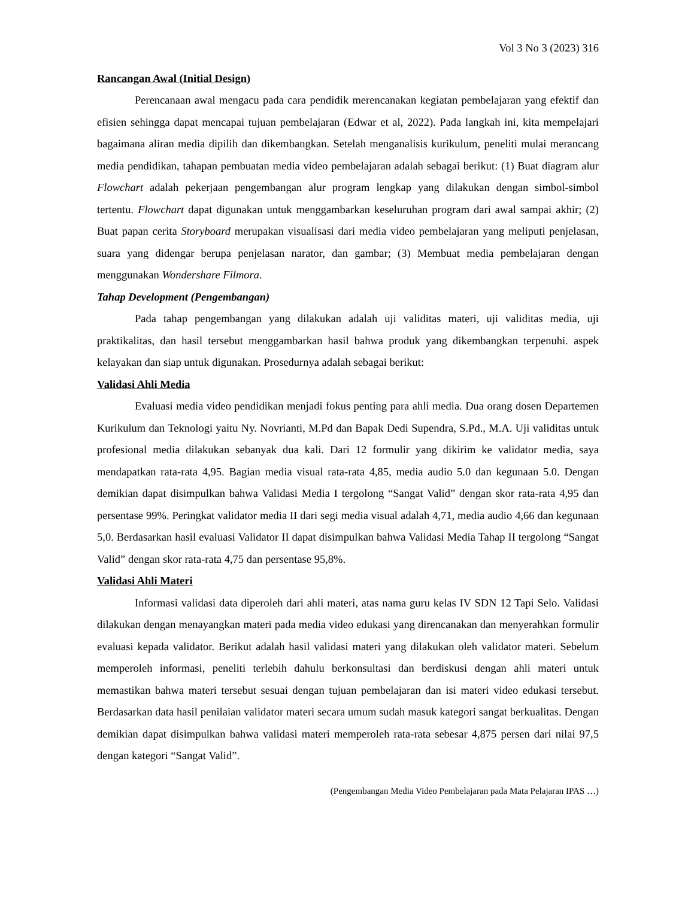Vol 3 No 3 (2023) 316
Rancangan Awal (Initial Design)
Perencanaan awal mengacu pada cara pendidik merencanakan kegiatan pembelajaran yang efektif dan efisien sehingga dapat mencapai tujuan pembelajaran (Edwar et al, 2022). Pada langkah ini, kita mempelajari bagaimana aliran media dipilih dan dikembangkan. Setelah menganalisis kurikulum, peneliti mulai merancang media pendidikan, tahapan pembuatan media video pembelajaran adalah sebagai berikut: (1) Buat diagram alur Flowchart adalah pekerjaan pengembangan alur program lengkap yang dilakukan dengan simbol-simbol tertentu. Flowchart dapat digunakan untuk menggambarkan keseluruhan program dari awal sampai akhir; (2) Buat papan cerita Storyboard merupakan visualisasi dari media video pembelajaran yang meliputi penjelasan, suara yang didengar berupa penjelasan narator, dan gambar; (3) Membuat media pembelajaran dengan menggunakan Wondershare Filmora.
Tahap Development (Pengembangan)
Pada tahap pengembangan yang dilakukan adalah uji validitas materi, uji validitas media, uji praktikalitas, dan hasil tersebut menggambarkan hasil bahwa produk yang dikembangkan terpenuhi. aspek kelayakan dan siap untuk digunakan. Prosedurnya adalah sebagai berikut:
Validasi Ahli Media
Evaluasi media video pendidikan menjadi fokus penting para ahli media. Dua orang dosen Departemen Kurikulum dan Teknologi yaitu Ny. Novrianti, M.Pd dan Bapak Dedi Supendra, S.Pd., M.A. Uji validitas untuk profesional media dilakukan sebanyak dua kali. Dari 12 formulir yang dikirim ke validator media, saya mendapatkan rata-rata 4,95. Bagian media visual rata-rata 4,85, media audio 5.0 dan kegunaan 5.0. Dengan demikian dapat disimpulkan bahwa Validasi Media I tergolong “Sangat Valid” dengan skor rata-rata 4,95 dan persentase 99%. Peringkat validator media II dari segi media visual adalah 4,71, media audio 4,66 dan kegunaan 5,0. Berdasarkan hasil evaluasi Validator II dapat disimpulkan bahwa Validasi Media Tahap II tergolong “Sangat Valid” dengan skor rata-rata 4,75 dan persentase 95,8%.
Validasi Ahli Materi
Informasi validasi data diperoleh dari ahli materi, atas nama guru kelas IV SDN 12 Tapi Selo. Validasi dilakukan dengan menayangkan materi pada media video edukasi yang direncanakan dan menyerahkan formulir evaluasi kepada validator. Berikut adalah hasil validasi materi yang dilakukan oleh validator materi. Sebelum memperoleh informasi, peneliti terlebih dahulu berkonsultasi dan berdiskusi dengan ahli materi untuk memastikan bahwa materi tersebut sesuai dengan tujuan pembelajaran dan isi materi video edukasi tersebut. Berdasarkan data hasil penilaian validator materi secara umum sudah masuk kategori sangat berkualitas. Dengan demikian dapat disimpulkan bahwa validasi materi memperoleh rata-rata sebesar 4,875 persen dari nilai 97,5 dengan kategori “Sangat Valid”.
(Pengembangan Media Video Pembelajaran pada Mata Pelajaran IPAS …)